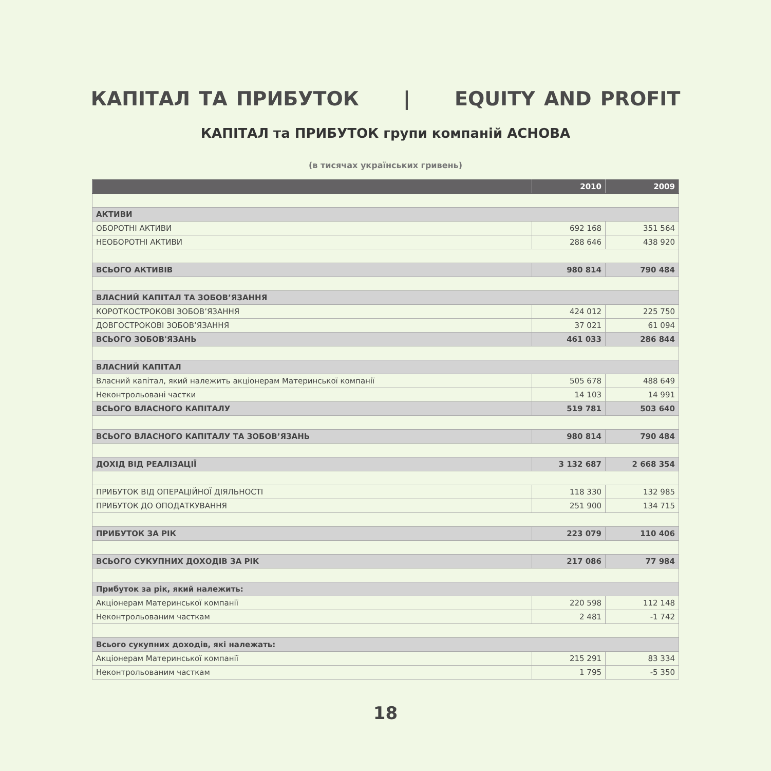КАПІТАЛ ТА ПРИБУТОК | EQUITY AND PROFIT
КАПІТАЛ та ПРИБУТОК групи компаній АСНОВА
(в тисячах українських гривень)
| | 2010 | 2009 |
| --- | --- | --- |
| АКТИВИ | | |
| ОБОРОТНІ АКТИВИ | 692 168 | 351 564 |
| НЕОБОРОТНІ АКТИВИ | 288 646 | 438 920 |
| ВСЬОГО АКТИВІВ | 980 814 | 790 484 |
| ВЛАСНИЙ КАПІТАЛ ТА ЗОБОВ’ЯЗАННЯ | | |
| КОРОТКОСТРОКОВІ ЗОБОВ’ЯЗАННЯ | 424 012 | 225 750 |
| ДОВГОСТРОКОВІ ЗОБОВ’ЯЗАННЯ | 37 021 | 61 094 |
| ВСЬОГО ЗОБОВ'ЯЗАНЬ | 461 033 | 286 844 |
| ВЛАСНИЙ КАПІТАЛ | | |
| Власний капітал, який належить акціонерам Материнської компанії | 505 678 | 488 649 |
| Неконтрольовані частки | 14 103 | 14 991 |
| ВСЬОГО ВЛАСНОГО КАПІТАЛУ | 519 781 | 503 640 |
| ВСЬОГО ВЛАСНОГО КАПІТАЛУ ТА ЗОБОВ’ЯЗАНЬ | 980 814 | 790 484 |
| ДОХІД ВІД РЕАЛІЗАЦІЇ | 3 132 687 | 2 668 354 |
| ПРИБУТОК ВІД ОПЕРАЦІЙНОЇ ДІЯЛЬНОСТІ | 118 330 | 132 985 |
| ПРИБУТОК ДО ОПОДАТКУВАННЯ | 251 900 | 134 715 |
| ПРИБУТОК ЗА РІК | 223 079 | 110 406 |
| ВСЬОГО СУКУПНИХ ДОХОДІВ ЗА РІК | 217 086 | 77 984 |
| Прибуток за рік, який належить: | | |
| Акціонерам Материнської компанії | 220 598 | 112 148 |
| Неконтрольованим часткам | 2 481 | -1 742 |
| Всього сукупних доходів, які належать: | | |
| Акціонерам Материнської компанії | 215 291 | 83 334 |
| Неконтрольованим часткам | 1 795 | -5 350 |
18